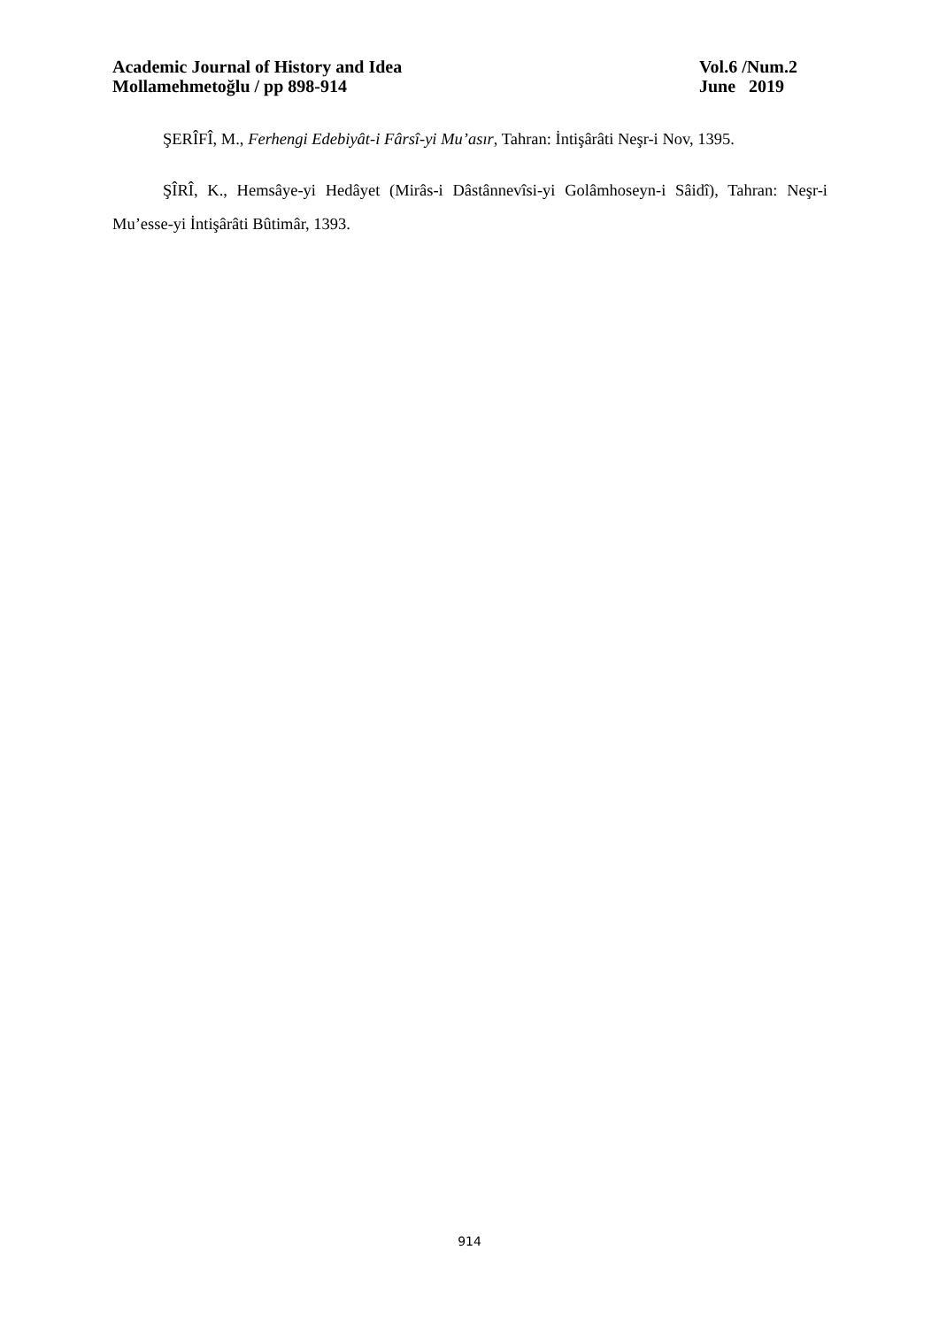Academic Journal of History and Idea Vol.6 /Num.2
Mollamehmetoğlu / pp 898-914 June 2019
ŞERÎFÎ, M., Ferhengi Edebiyât-i Fârsî-yi Mu’asır, Tahran: İntişârâti Neşr-i Nov, 1395.
ŞÎRÎ, K., Hemsâye-yi Hedâyet (Mirâs-i Dâstânnevîsi-yi Golâmhoseyn-i Sâidî), Tahran: Neşr-i Mu’esse-yi İntişârâti Bûtimâr, 1393.
914